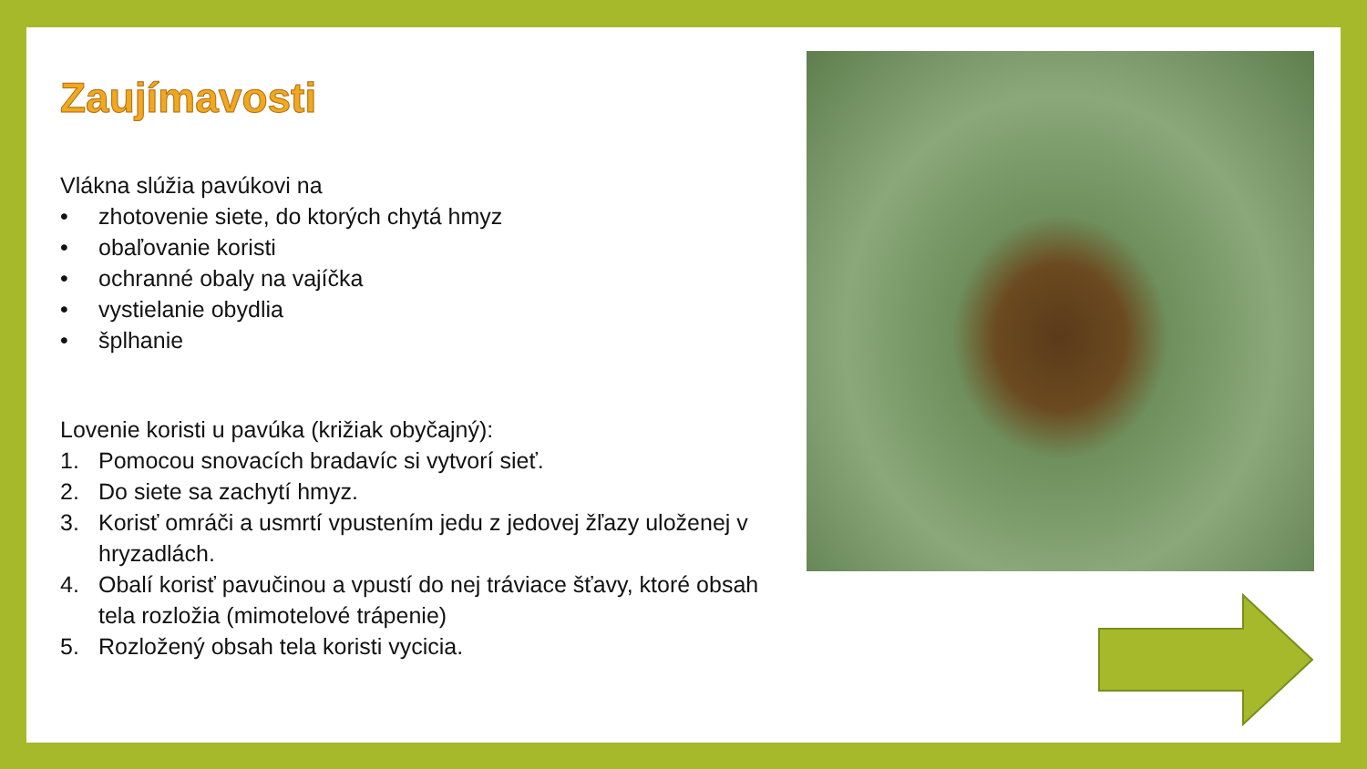Zaujímavosti
Vlákna slúžia pavúkovi na
• zhotovenie siete, do ktorých chytá hmyz
• obaľovanie koristi
• ochranné obaly na vajíčka
• vystielanie obydlia
• šplhanie
Lovenie koristi u pavúka (križiak obyčajný):
1. Pomocou snovacích bradavíc si vytvorí sieť.
2. Do siete sa zachytí hmyz.
3. Korisť omráči a usmrtí vpustením jedu z jedovej žľazy uloženej v hryzadlách.
4. Obalí korisť pavučinou a vpustí do nej tráviace šťavy, ktoré obsah tela rozložia (mimotelové trápenie)
5. Rozložený obsah tela koristi vycicia.